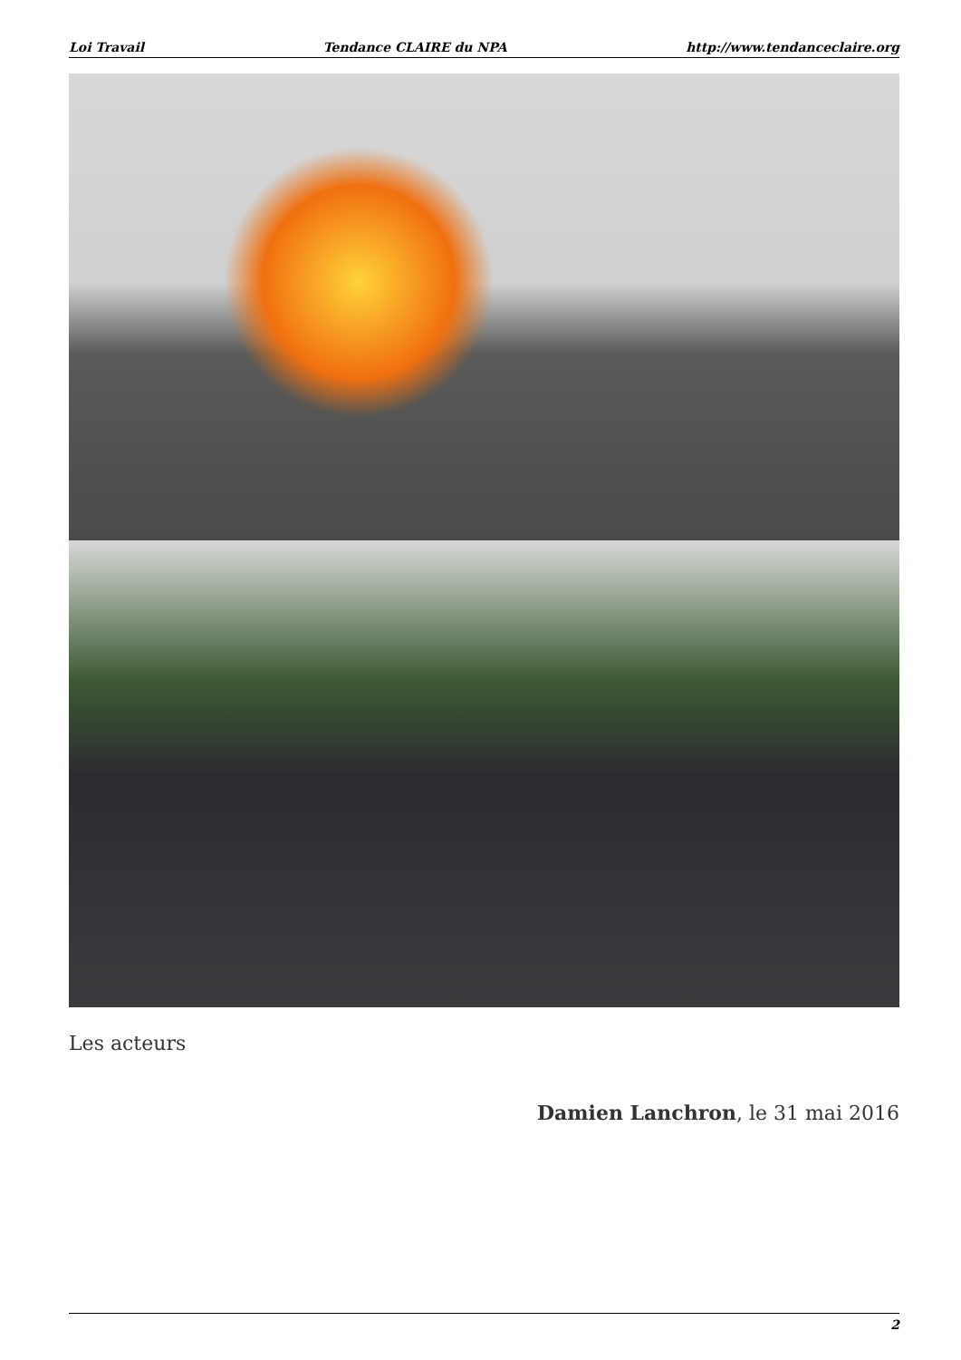Loi Travail Tendance CLAIRE du NPA http://www.tendanceclaire.org
Les acteurs
Damien Lanchron, le 31 mai 2016
2